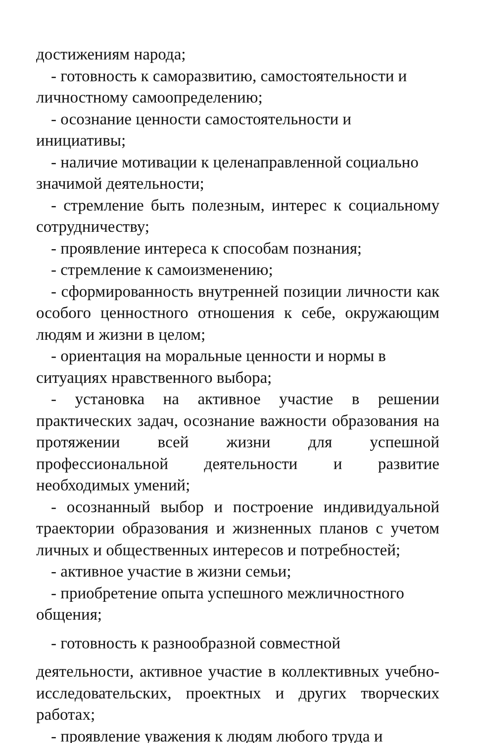достижениям народа;
- готовность к саморазвитию, самостоятельности и личностному самоопределению;
- осознание ценности самостоятельности и инициативы;
- наличие мотивации к целенаправленной социально значимой деятельности;
- стремление быть полезным, интерес к социальному сотрудничеству;
- проявление интереса к способам познания;
- стремление к самоизменению;
- сформированность внутренней позиции личности как особого ценностного отношения к себе, окружающим людям и жизни в целом;
- ориентация на моральные ценности и нормы в ситуациях нравственного выбора;
- установка на активное участие в решении практических задач, осознание важности образования на протяжении всей жизни для успешной профессиональной деятельности и развитие необходимых умений;
- осознанный выбор и построение индивидуальной траектории образования и жизненных планов с учетом личных и общественных интересов и потребностей;
- активное участие в жизни семьи;
- приобретение опыта успешного межличностного общения;
- готовность к разнообразной совместной
деятельности, активное участие в коллективных учебно-исследовательских, проектных и других творческих работах;
- проявление уважения к людям любого труда и